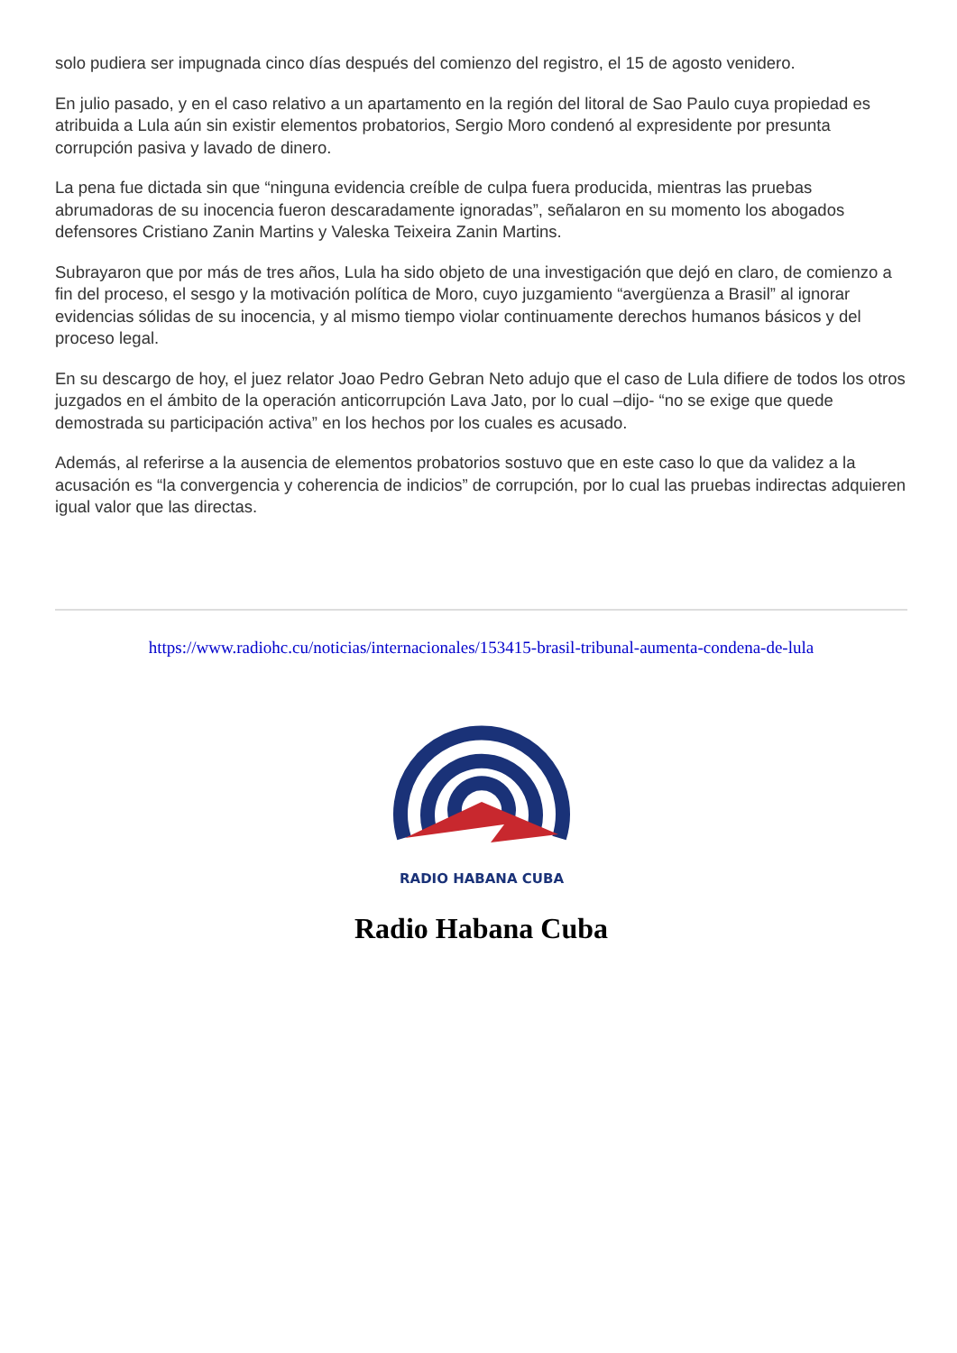solo pudiera ser impugnada cinco días después del comienzo del registro, el 15 de agosto venidero.
En julio pasado, y en el caso relativo a un apartamento en la región del litoral de Sao Paulo cuya propiedad es atribuida a Lula aún sin existir elementos probatorios, Sergio Moro condenó al expresidente por presunta corrupción pasiva y lavado de dinero.
La pena fue dictada sin que “ninguna evidencia creíble de culpa fuera producida, mientras las pruebas abrumadoras de su inocencia fueron descaradamente ignoradas”, señalaron en su momento los abogados defensores Cristiano Zanin Martins y Valeska Teixeira Zanin Martins.
Subrayaron que por más de tres años, Lula ha sido objeto de una investigación que dejó en claro, de comienzo a fin del proceso, el sesgo y la motivación política de Moro, cuyo juzgamiento “avergüenza a Brasil” al ignorar evidencias sólidas de su inocencia, y al mismo tiempo violar continuamente derechos humanos básicos y del proceso legal.
En su descargo de hoy, el juez relator Joao Pedro Gebran Neto adujo que el caso de Lula difiere de todos los otros juzgados en el ámbito de la operación anticorrupción Lava Jato, por lo cual –dijo- “no se exige que quede demostrada su participación activa” en los hechos por los cuales es acusado.
Además, al referirse a la ausencia de elementos probatorios sostuvo que en este caso lo que da validez a la acusación es “la convergencia y coherencia de indicios” de corrupción, por lo cual las pruebas indirectas adquieren igual valor que las directas.
https://www.radiohc.cu/noticias/internacionales/153415-brasil-tribunal-aumenta-condena-de-lula
RADIO HABANA CUBA
Radio Habana Cuba